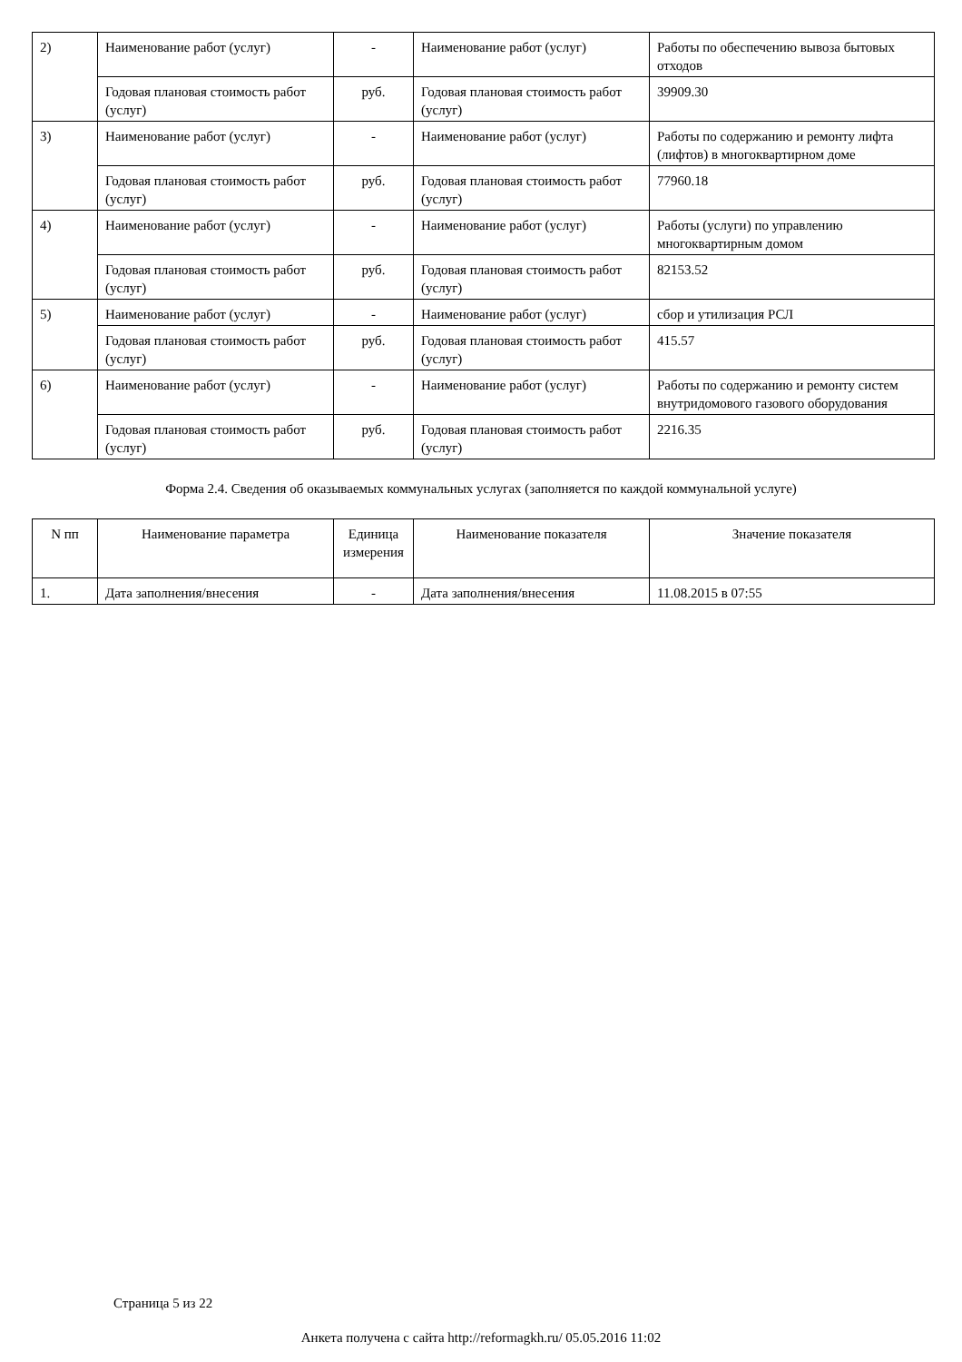| 2) | Наименование работ (услуг) | - | Наименование работ (услуг) | Работы по обеспечению вывоза бытовых отходов |
| | Годовая плановая стоимость работ (услуг) | руб. | Годовая плановая стоимость работ (услуг) | 39909.30 |
| 3) | Наименование работ (услуг) | - | Наименование работ (услуг) | Работы по содержанию и ремонту лифта (лифтов) в многоквартирном доме |
| | Годовая плановая стоимость работ (услуг) | руб. | Годовая плановая стоимость работ (услуг) | 77960.18 |
| 4) | Наименование работ (услуг) | - | Наименование работ (услуг) | Работы (услуги) по управлению многоквартирным домом |
| | Годовая плановая стоимость работ (услуг) | руб. | Годовая плановая стоимость работ (услуг) | 82153.52 |
| 5) | Наименование работ (услуг) | - | Наименование работ (услуг) | сбор и утилизация РСЛ |
| | Годовая плановая стоимость работ (услуг) | руб. | Годовая плановая стоимость работ (услуг) | 415.57 |
| 6) | Наименование работ (услуг) | - | Наименование работ (услуг) | Работы по содержанию и ремонту систем внутридомового газового оборудования |
| | Годовая плановая стоимость работ (услуг) | руб. | Годовая плановая стоимость работ (услуг) | 2216.35 |
Форма 2.4. Сведения об оказываемых коммунальных услугах (заполняется по каждой коммунальной услуге)
| N пп | Наименование параметра | Единица измерения | Наименование показателя | Значение показателя |
| --- | --- | --- | --- | --- |
| 1. | Дата заполнения/внесения | - | Дата заполнения/внесения | 11.08.2015 в 07:55 |
Страница 5 из 22
Анкета получена с сайта http://reformagkh.ru/ 05.05.2016 11:02